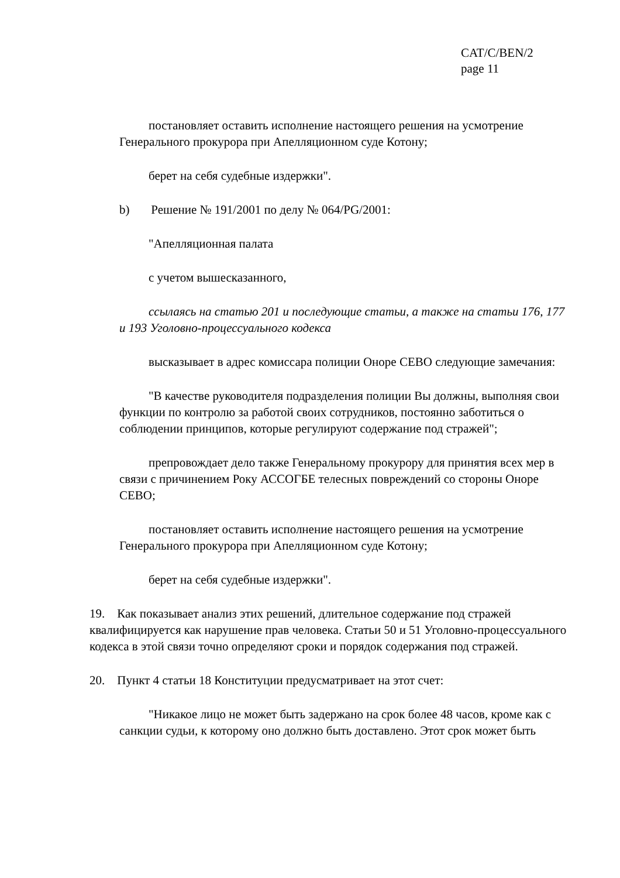CAT/C/BEN/2
page 11
постановляет оставить исполнение настоящего решения на усмотрение Генерального прокурора при Апелляционном суде Котону;
берет на себя судебные издержки".
b) Решение № 191/2001 по делу № 064/PG/2001:
"Апелляционная палата
с учетом вышесказанного,
ссылаясь на статью 201 и последующие статьи, а также на статьи 176, 177 и 193 Уголовно-процессуального кодекса
высказывает в адрес комиссара полиции Оноре СЕВО следующие замечания:
"В качестве руководителя подразделения полиции Вы должны, выполняя свои функции по контролю за работой своих сотрудников, постоянно заботиться о соблюдении принципов, которые регулируют содержание под стражей";
препровождает дело также Генеральному прокурору для принятия всех мер в связи с причинением Року АССОГБЕ телесных повреждений со стороны Оноре СЕВО;
постановляет оставить исполнение настоящего решения на усмотрение Генерального прокурора при Апелляционном суде Котону;
берет на себя судебные издержки".
19. Как показывает анализ этих решений, длительное содержание под стражей квалифицируется как нарушение прав человека. Статьи 50 и 51 Уголовно-процессуального кодекса в этой связи точно определяют сроки и порядок содержания под стражей.
20. Пункт 4 статьи 18 Конституции предусматривает на этот счет:
"Никакое лицо не может быть задержано на срок более 48 часов, кроме как с санкции судьи, к которому оно должно быть доставлено. Этот срок может быть